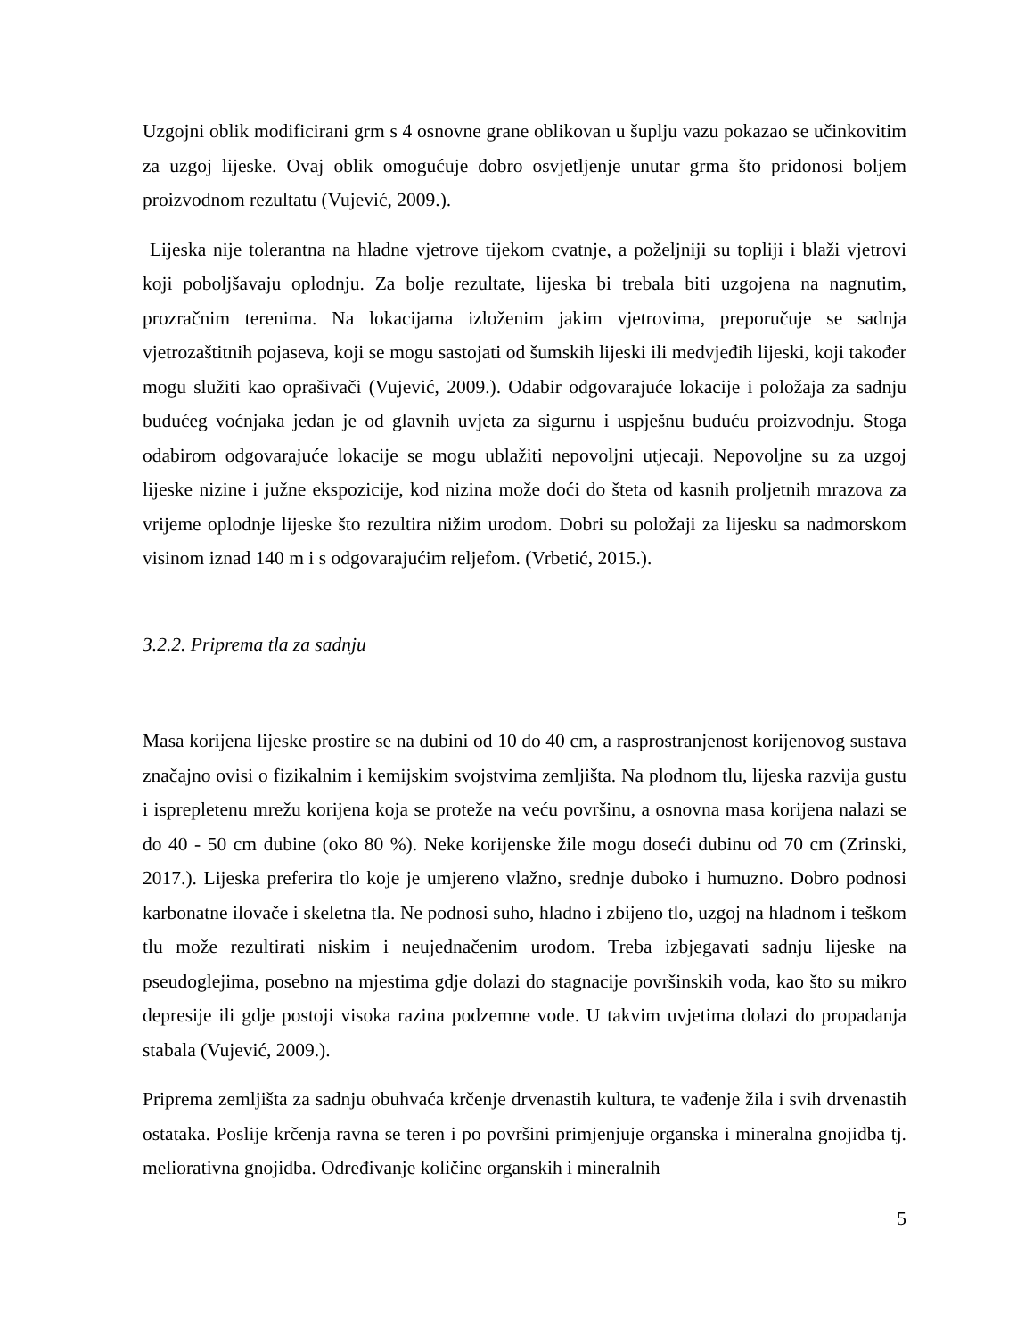Uzgojni oblik modificirani grm s 4 osnovne grane oblikovan u šuplju vazu pokazao se učinkovitim za uzgoj lijeske. Ovaj oblik omogućuje dobro osvjetljenje unutar grma što pridonosi boljem proizvodnom rezultatu (Vujević, 2009.).
Lijeska nije tolerantna na hladne vjetrove tijekom cvatnje, a poželjniji su topliji i blaži vjetrovi koji poboljšavaju oplodnju. Za bolje rezultate, lijeska bi trebala biti uzgojena na nagnutim, prozračnim terenima. Na lokacijama izloženim jakim vjetrovima, preporučuje se sadnja vjetrozaštitnih pojaseva, koji se mogu sastojati od šumskih lijeski ili medvjeđih lijeski, koji također mogu služiti kao oprašivači (Vujević, 2009.). Odabir odgovarajuće lokacije i položaja za sadnju budućeg voćnjaka jedan je od glavnih uvjeta za sigurnu i uspješnu buduću proizvodnju. Stoga odabirom odgovarajuće lokacije se mogu ublažiti nepovoljni utjecaji. Nepovoljne su za uzgoj lijeske nizine i južne ekspozicije, kod nizina može doći do šteta od kasnih proljetnih mrazova za vrijeme oplodnje lijeske što rezultira nižim urodom. Dobri su položaji za lijesku sa nadmorskom visinom iznad 140 m i s odgovarajućim reljefom. (Vrbetić, 2015.).
3.2.2. Priprema tla za sadnju
Masa korijena lijeske prostire se na dubini od 10 do 40 cm, a rasprostranjenost korijenovog sustava značajno ovisi o fizikalnim i kemijskim svojstvima zemljišta. Na plodnom tlu, lijeska razvija gustu i isprepletenu mrežu korijena koja se proteže na veću površinu, a osnovna masa korijena nalazi se do 40 - 50 cm dubine (oko 80 %). Neke korijenske žile mogu doseći dubinu od 70 cm (Zrinski, 2017.). Lijeska preferira tlo koje je umjereno vlažno, srednje duboko i humuzno. Dobro podnosi karbonatne ilovače i skeletna tla. Ne podnosi suho, hladno i zbijeno tlo, uzgoj na hladnom i teškom tlu može rezultirati niskim i neujednačenim urodom. Treba izbjegavati sadnju lijeske na pseudoglejima, posebno na mjestima gdje dolazi do stagnacije površinskih voda, kao što su mikro depresije ili gdje postoji visoka razina podzemne vode. U takvim uvjetima dolazi do propadanja stabala (Vujević, 2009.).
Priprema zemljišta za sadnju obuhvaća krčenje drvenastih kultura, te vađenje žila i svih drvenastih ostataka. Poslije krčenja ravna se teren i po površini primjenjuje organska i mineralna gnojidba tj. meliorativna gnojidba. Određivanje količine organskih i mineralnih
5